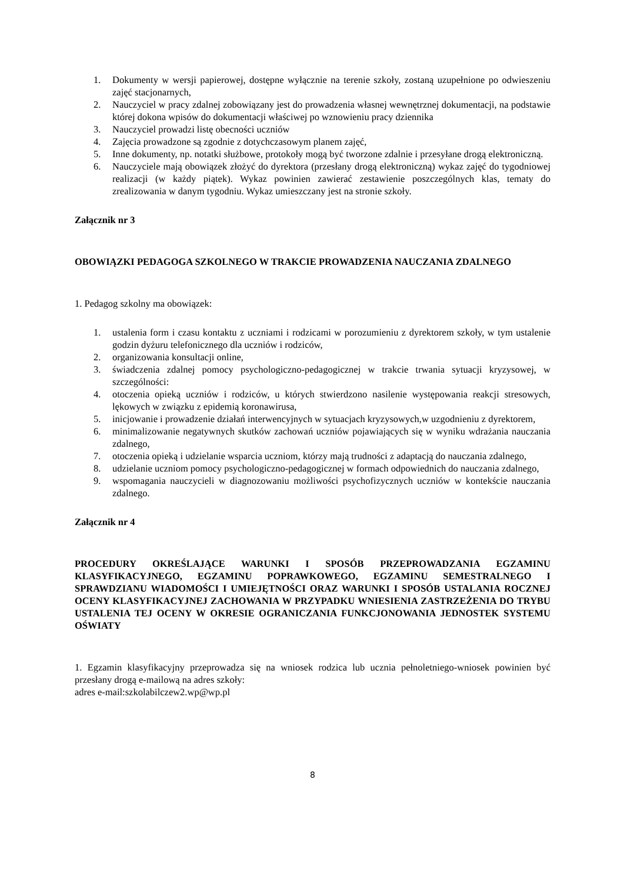1. Dokumenty w wersji papierowej, dostępne wyłącznie na terenie szkoły, zostaną uzupełnione po odwieszeniu zajęć stacjonarnych,
2. Nauczyciel w pracy zdalnej zobowiązany jest do prowadzenia własnej wewnętrznej dokumentacji, na podstawie której dokona wpisów do dokumentacji właściwej po wznowieniu pracy dziennika
3. Nauczyciel prowadzi listę obecności uczniów
4. Zajęcia prowadzone są zgodnie z dotychczasowym planem zajęć,
5. Inne dokumenty, np. notatki służbowe, protokoły mogą być tworzone zdalnie i przesyłane drogą elektroniczną.
6. Nauczyciele mają obowiązek złożyć do dyrektora (przesłany drogą elektroniczną) wykaz zajęć do tygodniowej realizacji (w każdy piątek). Wykaz powinien zawierać zestawienie poszczególnych klas, tematy do zrealizowania w danym tygodniu. Wykaz umieszczany jest na stronie szkoły.
Załącznik nr 3
OBOWIĄZKI PEDAGOGA SZKOLNEGO W TRAKCIE PROWADZENIA NAUCZANIA ZDALNEGO
1. Pedagog szkolny ma obowiązek:
1. ustalenia form i czasu kontaktu z uczniami i rodzicami w porozumieniu z dyrektorem szkoły, w tym ustalenie godzin dyżuru telefonicznego dla uczniów i rodziców,
2. organizowania konsultacji online,
3. świadczenia zdalnej pomocy psychologiczno-pedagogicznej w trakcie trwania sytuacji kryzysowej, w szczególności:
4. otoczenia opieką uczniów i rodziców, u których stwierdzono nasilenie występowania reakcji stresowych, lękowych w związku z epidemią koronawirusa,
5. inicjowanie i prowadzenie działań interwencyjnych w sytuacjach kryzysowych,w uzgodnieniu z dyrektorem,
6. minimalizowanie negatywnych skutków zachowań uczniów pojawiających się w wyniku wdrażania nauczania zdalnego,
7. otoczenia opieką i udzielanie wsparcia uczniom, którzy mają trudności z adaptacją do nauczania zdalnego,
8. udzielanie uczniom pomocy psychologiczno-pedagogicznej w formach odpowiednich do nauczania zdalnego,
9. wspomagania nauczycieli w diagnozowaniu możliwości psychofizycznych uczniów w kontekście nauczania zdalnego.
Załącznik nr 4
PROCEDURY OKREŚLAJĄCE WARUNKI I SPOSÓB PRZEPROWADZANIA EGZAMINU KLASYFIKACYJNEGO, EGZAMINU POPRAWKOWEGO, EGZAMINU SEMESTRALNEGO I SPRAWDZIANU WIADOMOŚCI I UMIEJĘTNOŚCI ORAZ WARUNKI I SPOSÓB USTALANIA ROCZNEJ OCENY KLASYFIKACYJNEJ ZACHOWANIA W PRZYPADKU WNIESIENIA ZASTRZEŻENIA DO TRYBU USTALENIA TEJ OCENY W OKRESIE OGRANICZANIA FUNKCJONOWANIA JEDNOSTEK SYSTEMU OŚWIATY
1. Egzamin klasyfikacyjny przeprowadza się na wniosek rodzica lub ucznia pełnoletniego-wniosek powinien być przesłany drogą e-mailową na adres szkoły:
adres e-mail:szkolabilczew2.wp@wp.pl
8